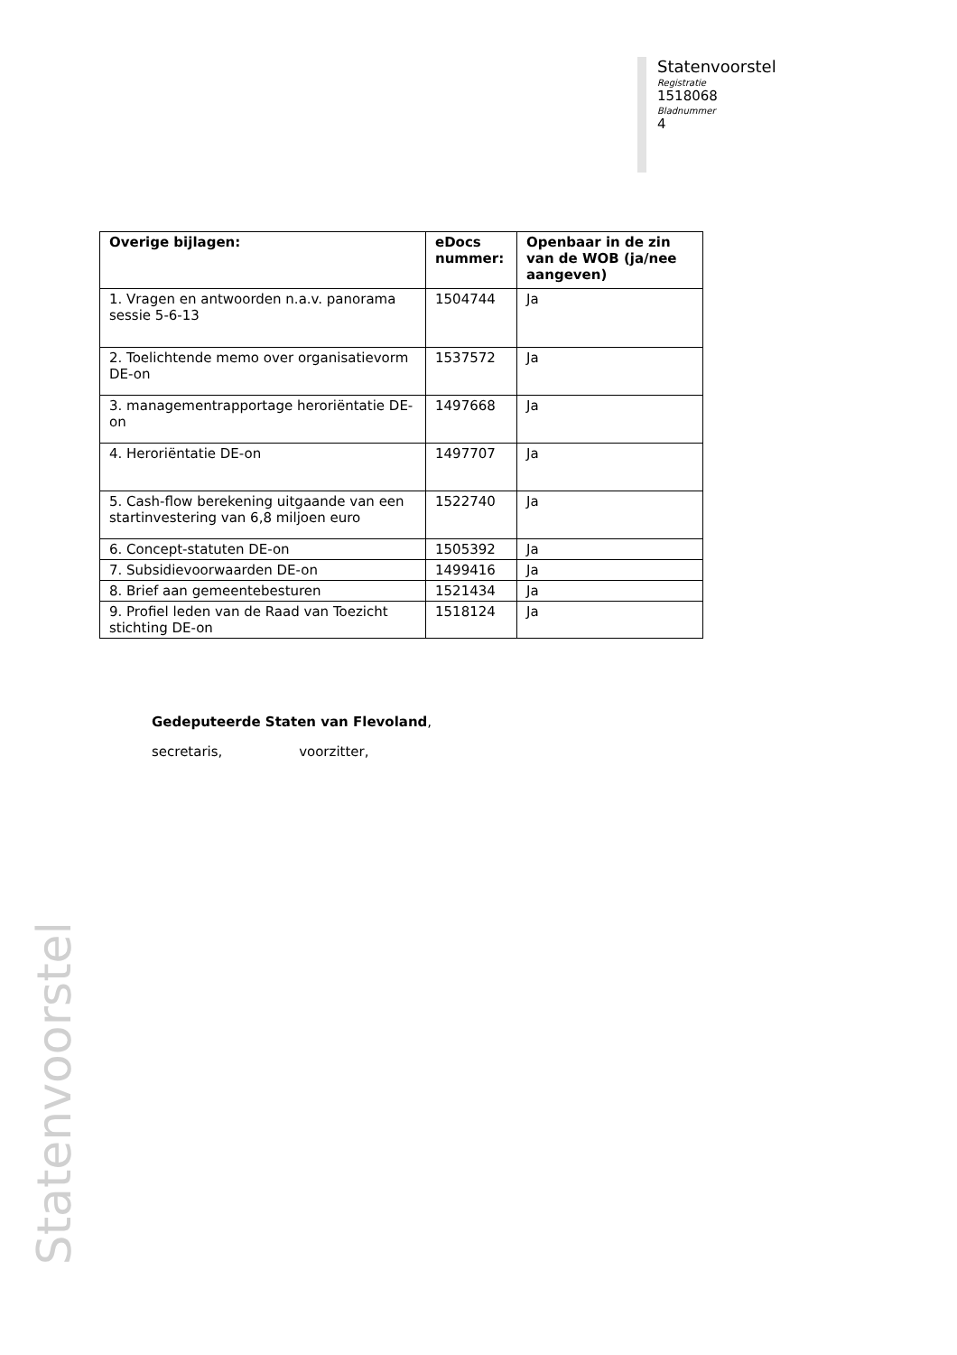Statenvoorstel
Registratie
1518068
Bladnummer
4
| Overige bijlagen: | eDocs nummer: | Openbaar in de zin van de WOB (ja/nee aangeven) |
| --- | --- | --- |
| 1. Vragen en antwoorden n.a.v. panorama sessie 5-6-13 | 1504744 | Ja |
| 2. Toelichtende memo over organisatievorm DE-on | 1537572 | Ja |
| 3. managementrapportage heroriëntatie DE-on | 1497668 | Ja |
| 4. Heroriëntatie DE-on | 1497707 | Ja |
| 5. Cash-flow berekening uitgaande van een startinvestering van 6,8 miljoen euro | 1522740 | Ja |
| 6. Concept-statuten DE-on | 1505392 | Ja |
| 7. Subsidievoorwaarden DE-on | 1499416 | Ja |
| 8. Brief aan gemeentebesturen | 1521434 | Ja |
| 9. Profiel leden van de Raad van Toezicht stichting DE-on | 1518124 | Ja |
Gedeputeerde Staten van Flevoland,
secretaris, voorzitter,
Statenvoorstel